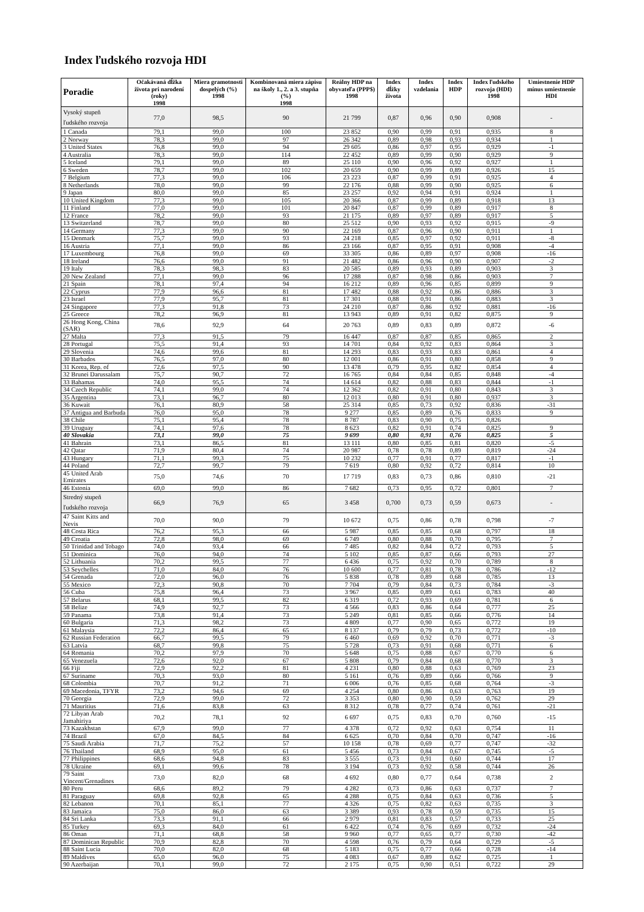Index ľudského rozvoja HDI
| Poradie | Očakávaná dĺžka života pri narodení (roky) 1998 | Miera gramotnosti dospelých (%) 1998 | Kombinovaná miera zápisu na školy 1., 2. a 3. stupňa (%) 1998 | Reálny HDP na obyvateľa (PPP$) 1998 | Index dĺžky života | Index vzdelania | Index HDP | Index ľudského rozvoja (HDI) 1998 | Umiestnenie HDP mínus umiestnenie HDI |
| --- | --- | --- | --- | --- | --- | --- | --- | --- | --- |
| Vysoký stupeň ľudského rozvoja | 77,0 | 98,5 | 90 | 21 799 | 0,87 | 0,96 | 0,90 | 0,908 | - |
| 1 Canada | 79,1 | 99,0 | 100 | 23 852 | 0,90 | 0,99 | 0,91 | 0,935 | 8 |
| 2 Norway | 78,3 | 99,0 | 97 | 26 342 | 0,89 | 0,98 | 0,93 | 0,934 | 1 |
| 3 United States | 76,8 | 99,0 | 94 | 29 605 | 0,86 | 0,97 | 0,95 | 0,929 | -1 |
| 4 Australia | 78,3 | 99,0 | 114 | 22 452 | 0,89 | 0,99 | 0,90 | 0,929 | 9 |
| 5 Iceland | 79,1 | 99,0 | 89 | 25 110 | 0,90 | 0,96 | 0,92 | 0,927 | 1 |
| 6 Sweden | 78,7 | 99,0 | 102 | 20 659 | 0,90 | 0,99 | 0,89 | 0,926 | 15 |
| 7 Belgium | 77,3 | 99,0 | 106 | 23 223 | 0,87 | 0,99 | 0,91 | 0,925 | 4 |
| 8 Netherlands | 78,0 | 99,0 | 99 | 22 176 | 0,88 | 0,99 | 0,90 | 0,925 | 6 |
| 9 Japan | 80,0 | 99,0 | 85 | 23 257 | 0,92 | 0,94 | 0,91 | 0,924 | 1 |
| 10 United Kingdom | 77,3 | 99,0 | 105 | 20 366 | 0,87 | 0,99 | 0,89 | 0,918 | 13 |
| 11 Finland | 77,0 | 99,0 | 101 | 20 847 | 0,87 | 0,99 | 0,89 | 0,917 | 8 |
| 12 France | 78,2 | 99,0 | 93 | 21 175 | 0,89 | 0,97 | 0,89 | 0,917 | 5 |
| 13 Switzerland | 78,7 | 99,0 | 80 | 25 512 | 0,90 | 0,93 | 0,92 | 0,915 | -9 |
| 14 Germany | 77,3 | 99,0 | 90 | 22 169 | 0,87 | 0,96 | 0,90 | 0,911 | 1 |
| 15 Denmark | 75,7 | 99,0 | 93 | 24 218 | 0,85 | 0,97 | 0,92 | 0,911 | -8 |
| 16 Austria | 77,1 | 99,0 | 86 | 23 166 | 0,87 | 0,95 | 0,91 | 0,908 | -4 |
| 17 Luxembourg | 76,8 | 99,0 | 69 | 33 305 | 0,86 | 0,89 | 0,97 | 0,908 | -16 |
| 18 Ireland | 76,6 | 99,0 | 91 | 21 482 | 0,86 | 0,96 | 0,90 | 0,907 | -2 |
| 19 Italy | 78,3 | 98,3 | 83 | 20 585 | 0,89 | 0,93 | 0,89 | 0,903 | 3 |
| 20 New Zealand | 77,1 | 99,0 | 96 | 17 288 | 0,87 | 0,98 | 0,86 | 0,903 | 7 |
| 21 Spain | 78,1 | 97,4 | 94 | 16 212 | 0,89 | 0,96 | 0,85 | 0,899 | 9 |
| 22 Cyprus | 77,9 | 96,6 | 81 | 17 482 | 0,88 | 0,92 | 0,86 | 0,886 | 3 |
| 23 Israel | 77,9 | 95,7 | 81 | 17 301 | 0,88 | 0,91 | 0,86 | 0,883 | 3 |
| 24 Singapore | 77,3 | 91,8 | 73 | 24 210 | 0,87 | 0,86 | 0,92 | 0,881 | -16 |
| 25 Greece | 78,2 | 96,9 | 81 | 13 943 | 0,89 | 0,91 | 0,82 | 0,875 | 9 |
| 26 Hong Kong, China (SAR) | 78,6 | 92,9 | 64 | 20 763 | 0,89 | 0,83 | 0,89 | 0,872 | -6 |
| 27 Malta | 77,3 | 91,5 | 79 | 16 447 | 0,87 | 0,87 | 0,85 | 0,865 | 2 |
| 28 Portugal | 75,5 | 91,4 | 93 | 14 701 | 0,84 | 0,92 | 0,83 | 0,864 | 3 |
| 29 Slovenia | 74,6 | 99,6 | 81 | 14 293 | 0,83 | 0,93 | 0,83 | 0,861 | 4 |
| 30 Barbados | 76,5 | 97,0 | 80 | 12 001 | 0,86 | 0,91 | 0,80 | 0,858 | 9 |
| 31 Korea, Rep. of | 72,6 | 97,5 | 90 | 13 478 | 0,79 | 0,95 | 0,82 | 0,854 | 4 |
| 32 Brunei Darussalam | 75,7 | 90,7 | 72 | 16 765 | 0,84 | 0,84 | 0,85 | 0,848 | -4 |
| 33 Bahamas | 74,0 | 95,5 | 74 | 14 614 | 0,82 | 0,88 | 0,83 | 0,844 | -1 |
| 34 Czech Republic | 74,1 | 99,0 | 74 | 12 362 | 0,82 | 0,91 | 0,80 | 0,843 | 3 |
| 35 Argentina | 73,1 | 96,7 | 80 | 12 013 | 0,80 | 0,91 | 0,80 | 0,937 | 3 |
| 36 Kuwait | 76,1 | 80,9 | 58 | 25 314 | 0,85 | 0,73 | 0,92 | 0,836 | -31 |
| 37 Antigua and Barbuda | 76,0 | 95,0 | 78 | 9 277 | 0,85 | 0,89 | 0,76 | 0,833 | 9 |
| 38 Chile | 75,1 | 95,4 | 78 | 8 787 | 0,83 | 0,90 | 0,75 | 0,826 | |
| 39 Uruguay | 74,1 | 97,6 | 78 | 8 623 | 0,82 | 0,91 | 0,74 | 0,825 | 9 |
| 40 Slovakia | 73,1 | 99,0 | 75 | 9 699 | 0,80 | 0,91 | 0,76 | 0,825 | 5 |
| 41 Bahrain | 73,1 | 86,5 | 81 | 13 111 | 0,80 | 0,85 | 0,81 | 0,820 | -5 |
| 42 Qatar | 71,9 | 80,4 | 74 | 20 987 | 0,78 | 0,78 | 0,89 | 0,819 | -24 |
| 43 Hungary | 71,1 | 99,3 | 75 | 10 232 | 0,77 | 0,91 | 0,77 | 0,817 | -1 |
| 44 Poland | 72,7 | 99,7 | 79 | 7 619 | 0,80 | 0,92 | 0,72 | 0,814 | 10 |
| 45 United Arab Emirates | 75,0 | 74,6 | 70 | 17 719 | 0,83 | 0,73 | 0,86 | 0,810 | -21 |
| 46 Estonia | 69,0 | 99,0 | 86 | 7 682 | 0,73 | 0,95 | 0,72 | 0,801 | 7 |
| Stredný stupeň ľudského rozvoja | 66,9 | 76,9 | 65 | 3 458 | 0,700 | 0,73 | 0,59 | 0,673 | - |
| 47 Saint Kitts and Nevis | 70,0 | 90,0 | 79 | 10 672 | 0,75 | 0,86 | 0,78 | 0,798 | -7 |
| 48 Costa Rica | 76,2 | 95,3 | 66 | 5 987 | 0,85 | 0,85 | 0,68 | 0,797 | 18 |
| 49 Croatia | 72,8 | 98,0 | 69 | 6 749 | 0,80 | 0,88 | 0,70 | 0,795 | 7 |
| 50 Trinidad and Tobago | 74,0 | 93,4 | 66 | 7 485 | 0,82 | 0,84 | 0,72 | 0,793 | 5 |
| 51 Dominica | 76,0 | 94,0 | 74 | 5 102 | 0,85 | 0,87 | 0,66 | 0,793 | 27 |
| 52 Lithuania | 70,2 | 99,5 | 77 | 6 436 | 0,75 | 0,92 | 0,70 | 0,789 | 8 |
| 53 Seychelles | 71,0 | 84,0 | 76 | 10 600 | 0,77 | 0,81 | 0,78 | 0,786 | -12 |
| 54 Grenada | 72,0 | 96,0 | 76 | 5 838 | 0,78 | 0,89 | 0,68 | 0,785 | 13 |
| 55 Mexico | 72,3 | 90,8 | 70 | 7 704 | 0,79 | 0,84 | 0,73 | 0,784 | -3 |
| 56 Cuba | 75,8 | 96,4 | 73 | 3 967 | 0,85 | 0,89 | 0,61 | 0,783 | 40 |
| 57 Belarus | 68,1 | 99,5 | 82 | 6 319 | 0,72 | 0,93 | 0,69 | 0,781 | 6 |
| 58 Belize | 74,9 | 92,7 | 73 | 4 566 | 0,83 | 0,86 | 0,64 | 0,777 | 25 |
| 59 Panama | 73,8 | 91,4 | 73 | 5 249 | 0,81 | 0,85 | 0,66 | 0,776 | 14 |
| 60 Bulgaria | 71,3 | 98,2 | 73 | 4 809 | 0,77 | 0,90 | 0,65 | 0,772 | 19 |
| 61 Malaysia | 72,2 | 86,4 | 65 | 8 137 | 0,79 | 0,79 | 0,73 | 0,772 | -10 |
| 62 Russian Federation | 66,7 | 99,5 | 79 | 6 460 | 0,69 | 0,92 | 0,70 | 0,771 | -3 |
| 63 Latvia | 68,7 | 99,8 | 75 | 5 728 | 0,73 | 0,91 | 0,68 | 0,771 | 6 |
| 64 Romania | 70,2 | 97,9 | 70 | 5 648 | 0,75 | 0,88 | 0,67 | 0,770 | 6 |
| 65 Venezuela | 72,6 | 92,0 | 67 | 5 808 | 0,79 | 0,84 | 0,68 | 0,770 | 3 |
| 66 Fiji | 72,9 | 92,2 | 81 | 4 231 | 0,80 | 0,88 | 0,63 | 0,769 | 23 |
| 67 Suriname | 70,3 | 93,0 | 80 | 5 161 | 0,76 | 0,89 | 0,66 | 0,766 | 9 |
| 68 Colombia | 70,7 | 91,2 | 71 | 6 006 | 0,76 | 0,85 | 0,68 | 0,764 | -3 |
| 69 Macedonia, TFYR | 73,2 | 94,6 | 69 | 4 254 | 0,80 | 0,86 | 0,63 | 0,763 | 19 |
| 70 Georgia | 72,9 | 99,0 | 72 | 3 353 | 0,80 | 0,90 | 0,59 | 0,762 | 29 |
| 71 Mauritius | 71,6 | 83,8 | 63 | 8 312 | 0,78 | 0,77 | 0,74 | 0,761 | -21 |
| 72 Libyan Arab Jamahiriya | 70,2 | 78,1 | 92 | 6 697 | 0,75 | 0,83 | 0,70 | 0,760 | -15 |
| 73 Kazakhstan | 67,9 | 99,0 | 77 | 4 378 | 0,72 | 0,92 | 0,63 | 0,754 | 11 |
| 74 Brazil | 67,0 | 84,5 | 84 | 6 625 | 0,70 | 0,84 | 0,70 | 0,747 | -16 |
| 75 Saudi Arabia | 71,7 | 75,2 | 57 | 10 158 | 0,78 | 0,69 | 0,77 | 0,747 | -32 |
| 76 Thailand | 68,9 | 95,0 | 61 | 5 456 | 0,73 | 0,84 | 0,67 | 0,745 | -5 |
| 77 Philippines | 68,6 | 94,8 | 83 | 3 555 | 0,73 | 0,91 | 0,60 | 0,744 | 17 |
| 78 Ukraine | 69,1 | 99,6 | 78 | 3 194 | 0,73 | 0,92 | 0,58 | 0,744 | 26 |
| 79 Saint Vincent/Grenadines | 73,0 | 82,0 | 68 | 4 692 | 0,80 | 0,77 | 0,64 | 0,738 | 2 |
| 80 Peru | 68,6 | 89,2 | 79 | 4 282 | 0,73 | 0,86 | 0,63 | 0,737 | 7 |
| 81 Paraguay | 69,8 | 92,8 | 65 | 4 288 | 0,75 | 0,84 | 0,63 | 0,736 | 5 |
| 82 Lebanon | 70,1 | 85,1 | 77 | 4 326 | 0,75 | 0,82 | 0,63 | 0,735 | 3 |
| 83 Jamaica | 75,0 | 86,0 | 63 | 3 389 | 0,93 | 0,78 | 0,59 | 0,735 | 15 |
| 84 Sri Lanka | 73,3 | 91,1 | 66 | 2 979 | 0,81 | 0,83 | 0,57 | 0,733 | 25 |
| 85 Turkey | 69,3 | 84,0 | 61 | 6 422 | 0,74 | 0,76 | 0,69 | 0,732 | -24 |
| 86 Oman | 71,1 | 68,8 | 58 | 9 960 | 0,77 | 0,65 | 0,77 | 0,730 | -42 |
| 87 Dominican Republic | 70,9 | 82,8 | 70 | 4 598 | 0,76 | 0,79 | 0,64 | 0,729 | -5 |
| 88 Saint Lucia | 70,0 | 82,0 | 68 | 5 183 | 0,75 | 0,77 | 0,66 | 0,728 | -14 |
| 89 Maldives | 65,0 | 96,0 | 75 | 4 083 | 0,67 | 0,89 | 0,62 | 0,725 | 1 |
| 90 Azerbaijan | 70,1 | 99,0 | 72 | 2 175 | 0,75 | 0,90 | 0,51 | 0,722 | 29 |